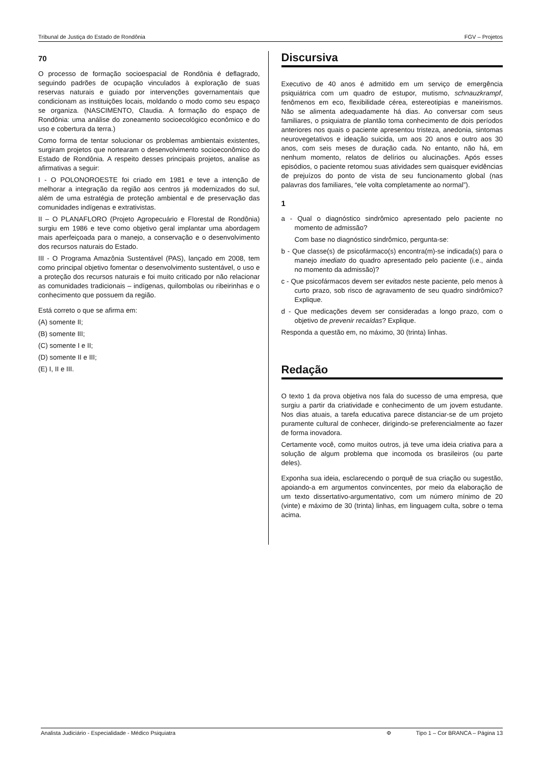Tribunal de Justiça do Estado de Rondônia FGV – Projetos
70
O processo de formação socioespacial de Rondônia é deflagrado, seguindo padrões de ocupação vinculados à exploração de suas reservas naturais e guiado por intervenções governamentais que condicionam as instituições locais, moldando o modo como seu espaço se organiza. (NASCIMENTO, Claudia. A formação do espaço de Rondônia: uma análise do zoneamento socioecológico econômico e do uso e cobertura da terra.)
Como forma de tentar solucionar os problemas ambientais existentes, surgiram projetos que nortearam o desenvolvimento socioeconômico do Estado de Rondônia. A respeito desses principais projetos, analise as afirmativas a seguir:
I - O POLONOROESTE foi criado em 1981 e teve a intenção de melhorar a integração da região aos centros já modernizados do sul, além de uma estratégia de proteção ambiental e de preservação das comunidades indígenas e extrativistas.
II – O PLANAFLORO (Projeto Agropecuário e Florestal de Rondônia) surgiu em 1986 e teve como objetivo geral implantar uma abordagem mais aperfeiçoada para o manejo, a conservação e o desenvolvimento dos recursos naturais do Estado.
III - O Programa Amazônia Sustentável (PAS), lançado em 2008, tem como principal objetivo fomentar o desenvolvimento sustentável, o uso e a proteção dos recursos naturais e foi muito criticado por não relacionar as comunidades tradicionais – indígenas, quilombolas ou ribeirinhas e o conhecimento que possuem da região.
Está correto o que se afirma em:
(A) somente II;
(B) somente III;
(C) somente I e II;
(D) somente II e III;
(E) I, II e III.
Discursiva
Executivo de 40 anos é admitido em um serviço de emergência psiquiátrica com um quadro de estupor, mutismo, schnauzkrampf, fenômenos em eco, flexibilidade cérea, estereotipias e maneirismos. Não se alimenta adequadamente há dias. Ao conversar com seus familiares, o psiquiatra de plantão toma conhecimento de dois períodos anteriores nos quais o paciente apresentou tristeza, anedonia, sintomas neurovegetativos e ideação suicida, um aos 20 anos e outro aos 30 anos, com seis meses de duração cada. No entanto, não há, em nenhum momento, relatos de delírios ou alucinações. Após esses episódios, o paciente retomou suas atividades sem quaisquer evidências de prejuízos do ponto de vista de seu funcionamento global (nas palavras dos familiares, “ele volta completamente ao normal”).
1
a - Qual o diagnóstico sindrômico apresentado pelo paciente no momento de admissão?
Com base no diagnóstico sindrômico, pergunta-se:
b - Que classe(s) de psicofármaco(s) encontra(m)-se indicada(s) para o manejo imediato do quadro apresentado pelo paciente (i.e., ainda no momento da admissão)?
c - Que psicofármacos devem ser evitados neste paciente, pelo menos à curto prazo, sob risco de agravamento de seu quadro sindrômico? Explique.
d - Que medicações devem ser consideradas a longo prazo, com o objetivo de prevenir recaídas? Explique.
Responda a questão em, no máximo, 30 (trinta) linhas.
Redação
O texto 1 da prova objetiva nos fala do sucesso de uma empresa, que surgiu a partir da criatividade e conhecimento de um jovem estudante. Nos dias atuais, a tarefa educativa parece distanciar-se de um projeto puramente cultural de conhecer, dirigindo-se preferencialmente ao fazer de forma inovadora.
Certamente você, como muitos outros, já teve uma ideia criativa para a solução de algum problema que incomoda os brasileiros (ou parte deles).
Exponha sua ideia, esclarecendo o porquê de sua criação ou sugestão, apoiando-a em argumentos convincentes, por meio da elaboração de um texto dissertativo-argumentativo, com um número mínimo de 20 (vinte) e máximo de 30 (trinta) linhas, em linguagem culta, sobre o tema acima.
Analista Judiciário - Especialidade - Médico Psiquiatra Φ Tipo 1 – Cor BRANCA – Página 13